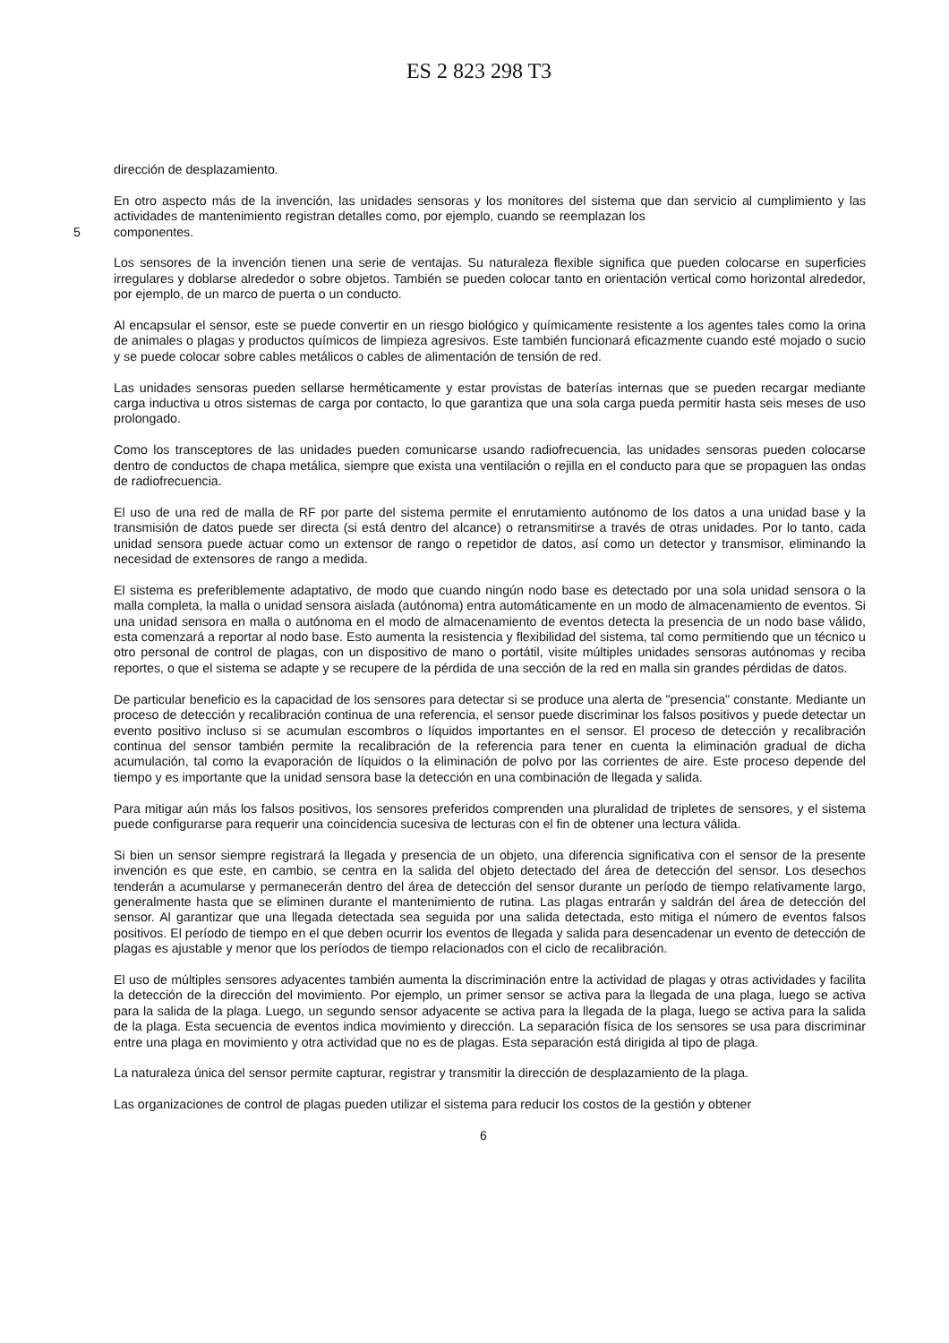ES 2 823 298 T3
dirección de desplazamiento.
En otro aspecto más de la invención, las unidades sensoras y los monitores del sistema que dan servicio al cumplimiento y las actividades de mantenimiento registran detalles como, por ejemplo, cuando se reemplazan los
5
componentes.
Los sensores de la invención tienen una serie de ventajas. Su naturaleza flexible significa que pueden colocarse en superficies irregulares y doblarse alrededor o sobre objetos. También se pueden colocar tanto en orientación vertical como horizontal alrededor, por ejemplo, de un marco de puerta o un conducto.
Al encapsular el sensor, este se puede convertir en un riesgo biológico y químicamente resistente a los agentes tales como la orina de animales o plagas y productos químicos de limpieza agresivos. Este también funcionará eficazmente cuando esté mojado o sucio y se puede colocar sobre cables metálicos o cables de alimentación de tensión de red.
Las unidades sensoras pueden sellarse herméticamente y estar provistas de baterías internas que se pueden recargar mediante carga inductiva u otros sistemas de carga por contacto, lo que garantiza que una sola carga pueda permitir hasta seis meses de uso prolongado.
Como los transceptores de las unidades pueden comunicarse usando radiofrecuencia, las unidades sensoras pueden colocarse dentro de conductos de chapa metálica, siempre que exista una ventilación o rejilla en el conducto para que se propaguen las ondas de radiofrecuencia.
El uso de una red de malla de RF por parte del sistema permite el enrutamiento autónomo de los datos a una unidad base y la transmisión de datos puede ser directa (si está dentro del alcance) o retransmitirse a través de otras unidades. Por lo tanto, cada unidad sensora puede actuar como un extensor de rango o repetidor de datos, así como un detector y transmisor, eliminando la necesidad de extensores de rango a medida.
El sistema es preferiblemente adaptativo, de modo que cuando ningún nodo base es detectado por una sola unidad sensora o la malla completa, la malla o unidad sensora aislada (autónoma) entra automáticamente en un modo de almacenamiento de eventos. Si una unidad sensora en malla o autónoma en el modo de almacenamiento de eventos detecta la presencia de un nodo base válido, esta comenzará a reportar al nodo base. Esto aumenta la resistencia y flexibilidad del sistema, tal como permitiendo que un técnico u otro personal de control de plagas, con un dispositivo de mano o portátil, visite múltiples unidades sensoras autónomas y reciba reportes, o que el sistema se adapte y se recupere de la pérdida de una sección de la red en malla sin grandes pérdidas de datos.
De particular beneficio es la capacidad de los sensores para detectar si se produce una alerta de "presencia" constante. Mediante un proceso de detección y recalibración continua de una referencia, el sensor puede discriminar los falsos positivos y puede detectar un evento positivo incluso si se acumulan escombros o líquidos importantes en el sensor. El proceso de detección y recalibración continua del sensor también permite la recalibración de la referencia para tener en cuenta la eliminación gradual de dicha acumulación, tal como la evaporación de líquidos o la eliminación de polvo por las corrientes de aire. Este proceso depende del tiempo y es importante que la unidad sensora base la detección en una combinación de llegada y salida.
Para mitigar aún más los falsos positivos, los sensores preferidos comprenden una pluralidad de tripletes de sensores, y el sistema puede configurarse para requerir una coincidencia sucesiva de lecturas con el fin de obtener una lectura válida.
Si bien un sensor siempre registrará la llegada y presencia de un objeto, una diferencia significativa con el sensor de la presente invención es que este, en cambio, se centra en la salida del objeto detectado del área de detección del sensor. Los desechos tenderán a acumularse y permanecerán dentro del área de detección del sensor durante un período de tiempo relativamente largo, generalmente hasta que se eliminen durante el mantenimiento de rutina. Las plagas entrarán y saldrán del área de detección del sensor. Al garantizar que una llegada detectada sea seguida por una salida detectada, esto mitiga el número de eventos falsos positivos. El período de tiempo en el que deben ocurrir los eventos de llegada y salida para desencadenar un evento de detección de plagas es ajustable y menor que los períodos de tiempo relacionados con el ciclo de recalibración.
El uso de múltiples sensores adyacentes también aumenta la discriminación entre la actividad de plagas y otras actividades y facilita la detección de la dirección del movimiento. Por ejemplo, un primer sensor se activa para la llegada de una plaga, luego se activa para la salida de la plaga. Luego, un segundo sensor adyacente se activa para la llegada de la plaga, luego se activa para la salida de la plaga. Esta secuencia de eventos indica movimiento y dirección. La separación física de los sensores se usa para discriminar entre una plaga en movimiento y otra actividad que no es de plagas. Esta separación está dirigida al tipo de plaga.
La naturaleza única del sensor permite capturar, registrar y transmitir la dirección de desplazamiento de la plaga.
Las organizaciones de control de plagas pueden utilizar el sistema para reducir los costos de la gestión y obtener
6